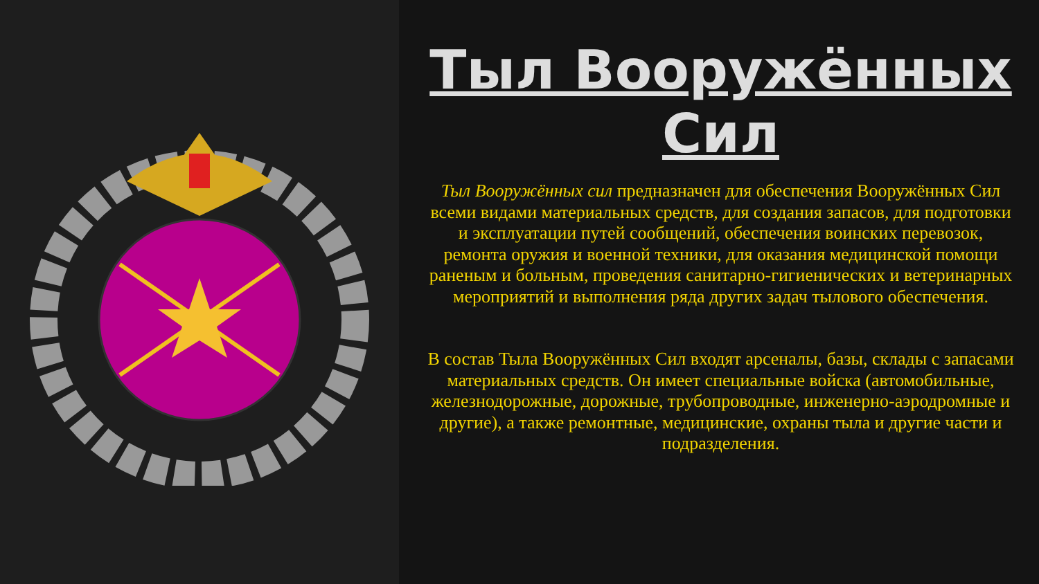Тыл Вооружённых
Сил
Тыл Вооружённых сил предназначен для обеспечения Вооружённых Сил всеми видами материальных средств, для создания запасов, для подготовки и эксплуатации путей сообщений, обеспечения воинских перевозок, ремонта оружия и военной техники, для оказания медицинской помощи раненым и больным, проведения санитарно-гигиенических и ветеринарных мероприятий и выполнения ряда других задач тылового обеспечения.
В состав Тыла Вооружённых Сил входят арсеналы, базы, склады с запасами материальных средств. Он имеет специальные войска (автомобильные, железнодорожные, дорожные, трубопроводные, инженерно-аэродромные и другие), а также ремонтные, медицинские, охраны тыла и другие части и подразделения.